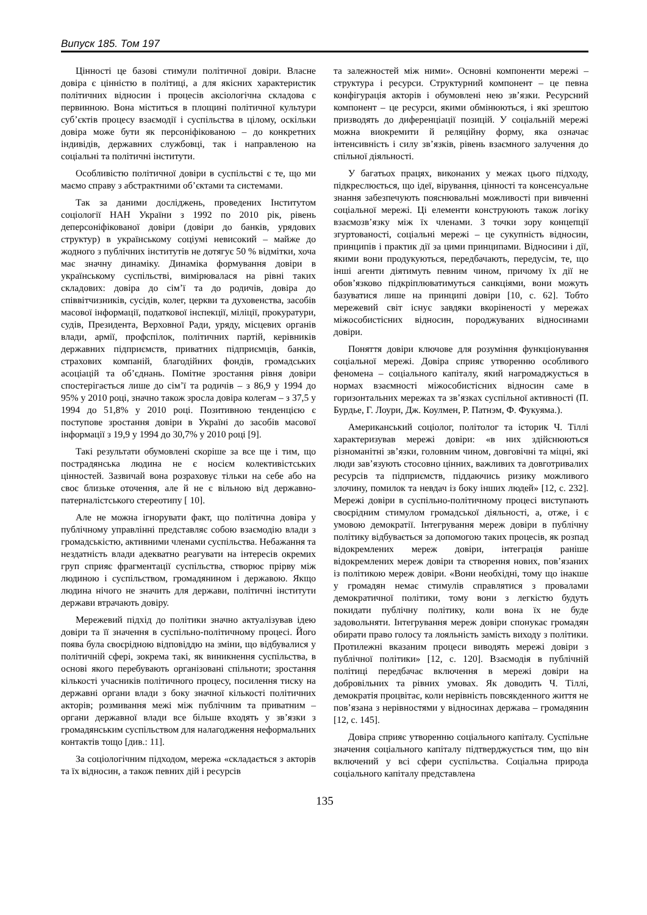Випуск 185. Том 197
Цінності це базові стимули політичної довіри. Власне довіра є цінністю в політиці, а для якісних характеристик політичних відносин і процесів аксіологічна складова є первинною. Вона міститься в площині політичної культури суб’єктів процесу взаємодії і суспільства в цілому, оскільки довіра може бути як персоніфікованою – до конкретних індивідів, державних службовці, так і направленою на соціальні та політичні інститути.
Особливістю політичної довіри в суспільстві є те, що ми маємо справу з абстрактними об’єктами та системами.
Так за даними досліджень, проведених Інститутом соціології НАН України з 1992 по 2010 рік, рівень деперсоніфікованої довіри (довіри до банків, урядових структур) в українському соціумі невисокий – майже до жодного з публічних інститутів не дотягує 50 % відмітки, хоча має значну динаміку. Динаміка формування довіри в українському суспільстві, вимірювалася на рівні таких складових: довіра до сім’ї та до родичів, довіра до співвітчизників, сусідів, колег, церкви та духовенства, засобів масової інформації, податкової інспекції, міліції, прокуратури, судів, Президента, Верховної Ради, уряду, місцевих органів влади, армії, профспілок, політичних партій, керівників державних підприємств, приватних підприємців, банків, страхових компаній, благодійних фондів, громадських асоціацій та об’єднань. Помітне зростання рівня довіри спостерігається лише до сім’ї та родичів – з 86,9 у 1994 до 95% у 2010 році, значно також зросла довіра колегам – з 37,5 у 1994 до 51,8% у 2010 році. Позитивною тенденцією є поступове зростання довіри в Україні до засобів масової інформації з 19,9 у 1994 до 30,7% у 2010 році [9].
Такі результати обумовлені скоріше за все ще і тим, що пострадянська людина не є носієм колективістських цінностей. Зазвичай вона розраховує тільки на себе або на своє близьке оточення, але й не є вільною від державно-патерналістського стереотипу [ 10].
Але не можна ігнорувати факт, що політична довіра у публічному управлінні представляє собою взаємодію влади з громадськістю, активними членами суспільства. Небажання та нездатність влади адекватно реагувати на інтересів окремих груп сприяє фрагментації суспільства, створює прірву між людиною і суспільством, громадянином і державою. Якщо людина нічого не значить для держави, політичні інститути держави втрачають довіру.
Мережевий підхід до політики значно актуалізував ідею довіри та її значення в суспільно-політичному процесі. Його поява була своєрідною відповіддю на зміни, що відбувалися у політичній сфері, зокрема такі, як виникнення суспільства, в основі якого перебувають організовані спільноти; зростання кількості учасників політичного процесу, посилення тиску на державні органи влади з боку значної кількості політичних акторів; розмивання межі між публічним та приватним – органи державної влади все більше входять у зв’язки з громадянським суспільством для налагодження неформальних контактів тощо [див.: 11].
За соціологічним підходом, мережа «складається з акторів та їх відносин, а також певних дій і ресурсів
та залежностей між ними». Основні компоненти мережі – структура і ресурси. Структурний компонент – це певна конфігурація акторів і обумовлені нею зв’язки. Ресурсний компонент – це ресурси, якими обмінюються, і які зрештою призводять до диференціації позицій. У соціальній мережі можна виокремити й реляційну форму, яка означає інтенсивність і силу зв’язків, рівень взаємного залучення до спільної діяльності.
У багатьох працях, виконаних у межах цього підходу, підкреслюється, що ідеї, вірування, цінності та консенсуальне знання забезпечують пояснювальні можливості при вивченні соціальної мережі. Ці елементи конструюють також логіку взаємозв’язку між їх членами. З точки зору концепції згуртованості, соціальні мережі – це сукупність відносин, принципів і практик дії за цими принципами. Відносини і дії, якими вони продукуються, передбачають, передусім, те, що інші агенти діятимуть певним чином, причому їх дії не обов’язково підкріплюватимуться санкціями, вони можуть базуватися лише на принципі довіри [10, с. 62]. Тобто мережевий світ існує завдяки вкоріненості у мережах міжособистісних відносин, породжуваних відносинами довіри.
Поняття довіри ключове для розуміння функціонування соціальної мережі. Довіра сприяє утворенню особливого феномена – соціального капіталу, який нагромаджується в нормах взаємності міжособистісних відносин саме в горизонтальних мережах та зв’язках суспільної активності (П. Бурдье, Г. Лоури, Дж. Коулмен, Р. Патнэм, Ф. Фукуяма.).
Американський соціолог, політолог та історик Ч. Тіллі характеризував мережі довіри: «в них здійснюються різноманітні зв’язки, головним чином, довговічні та міцні, які люди зав’язують стосовно цінних, важливих та довготривалих ресурсів та підприємств, піддаючись ризику можливого злочину, помилок та невдач із боку інших людей» [12, с. 232]. Мережі довіри в суспільно-політичному процесі виступають своєрідним стимулом громадської діяльності, а, отже, і є умовою демократії. Інтегрування мереж довіри в публічну політику відбувається за допомогою таких процесів, як розпад відокремлених мереж довіри, інтеграція раніше відокремлених мереж довіри та створення нових, пов’язаних із політикою мереж довіри. «Вони необхідні, тому що інакше у громадян немає стимулів справлятися з провалами демократичної політики, тому вони з легкістю будуть покидати публічну політику, коли вона їх не буде задовольняти. Інтегрування мереж довіри спонукає громадян обирати право голосу та лояльність замість виходу з політики. Протилежні вказаним процеси виводять мережі довіри з публічної політики» [12, с. 120]. Взаємодія в публічній політиці передбачає включення в мережі довіри на добровільних та рівних умовах. Як доводить Ч. Тіллі, демократія процвітає, коли нерівність повсякденного життя не пов’язана з нерівностями у відносинах держава – громадянин [12, с. 145].
Довіра сприяє утворенню соціального капіталу. Суспільне значення соціального капіталу підтверджується тим, що він включений у всі сфери суспільства. Соціальна природа соціального капіталу представлена
135